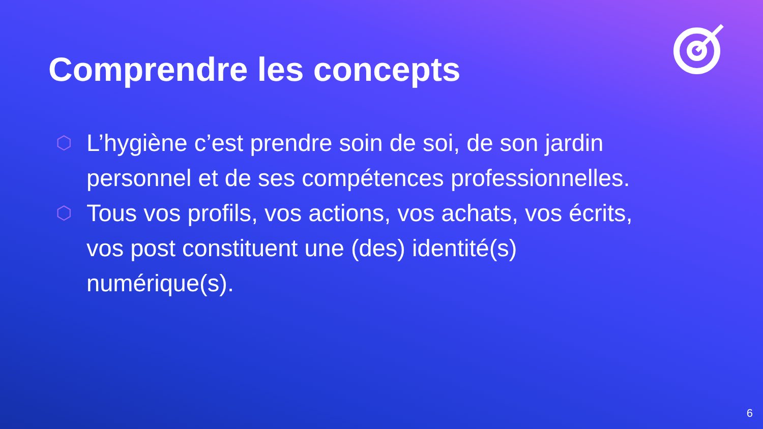Comprendre les concepts
⬡ L’hygiène c’est prendre soin de soi, de son jardin personnel et de ses compétences professionnelles.
⬡ Tous vos profils, vos actions, vos achats, vos écrits, vos post constituent une (des) identité(s) numérique(s).
6